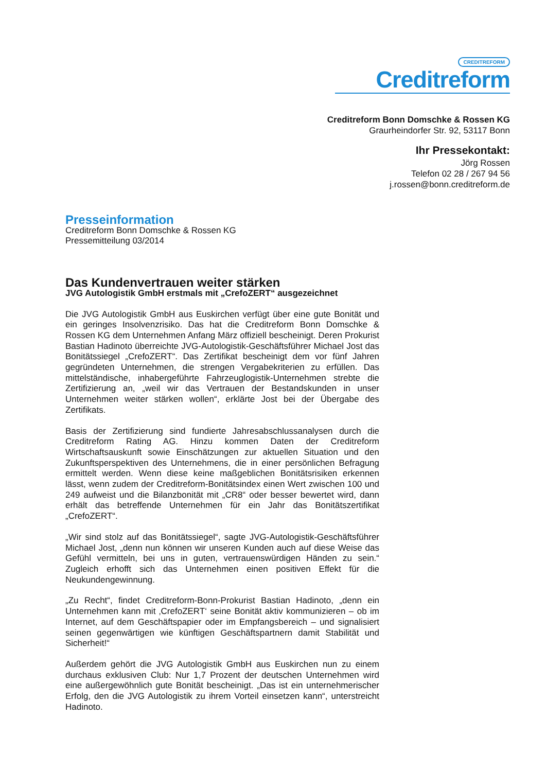CREDITREFORM
Creditreform
Creditreform Bonn Domschke & Rossen KG
Graurheindorfer Str. 92, 53117 Bonn
Ihr Pressekontakt:
Jörg Rossen
Telefon 02 28 / 267 94 56
j.rossen@bonn.creditreform.de
Presseinformation
Creditreform Bonn Domschke & Rossen KG
Pressemitteilung 03/2014
Das Kundenvertrauen weiter stärken
JVG Autologistik GmbH erstmals mit „CrefoZERT“ ausgezeichnet
Die JVG Autologistik GmbH aus Euskirchen verfügt über eine gute Bonität und ein geringes Insolvenzrisiko. Das hat die Creditreform Bonn Domschke & Rossen KG dem Unternehmen Anfang März offiziell bescheinigt. Deren Prokurist Bastian Hadinoto überreichte JVG-Autologistik-Geschäftsführer Michael Jost das Bonitätssiegel „CrefoZERT“. Das Zertifikat bescheinigt dem vor fünf Jahren gegründeten Unternehmen, die strengen Vergabekriterien zu erfüllen. Das mittelständische, inhabergeführte Fahrzeuglogistik-Unternehmen strebte die Zertifizierung an, „weil wir das Vertrauen der Bestandskunden in unser Unternehmen weiter stärken wollen“, erklärte Jost bei der Übergabe des Zertifikats.
Basis der Zertifizierung sind fundierte Jahresabschlussanalysen durch die Creditreform Rating AG. Hinzu kommen Daten der Creditreform Wirtschaftsauskunft sowie Einschätzungen zur aktuellen Situation und den Zukunftsperspektiven des Unternehmens, die in einer persönlichen Befragung ermittelt werden. Wenn diese keine maßgeblichen Bonitätsrisiken erkennen lässt, wenn zudem der Creditreform-Bonitätsindex einen Wert zwischen 100 und 249 aufweist und die Bilanzbonität mit „CR8“ oder besser bewertet wird, dann erhält das betreffende Unternehmen für ein Jahr das Bonitätszertifikat „CrefoZERT“.
„Wir sind stolz auf das Bonitätssiegel“, sagte JVG-Autologistik-Geschäftsführer Michael Jost, „denn nun können wir unseren Kunden auch auf diese Weise das Gefühl vermitteln, bei uns in guten, vertrauenswürdigen Händen zu sein.“ Zugleich erhofft sich das Unternehmen einen positiven Effekt für die Neukundengewinnung.
„Zu Recht“, findet Creditreform-Bonn-Prokurist Bastian Hadinoto, „denn ein Unternehmen kann mit ‚CrefoZERT‘ seine Bonität aktiv kommunizieren – ob im Internet, auf dem Geschäftspapier oder im Empfangsbereich – und signalisiert seinen gegenwärtigen wie künftigen Geschäftspartnern damit Stabilität und Sicherheit!“
Außerdem gehört die JVG Autologistik GmbH aus Euskirchen nun zu einem durchaus exklusiven Club: Nur 1,7 Prozent der deutschen Unternehmen wird eine außergewöhnlich gute Bonität bescheinigt. „Das ist ein unternehmerischer Erfolg, den die JVG Autologistik zu ihrem Vorteil einsetzen kann“, unterstreicht Hadinoto.